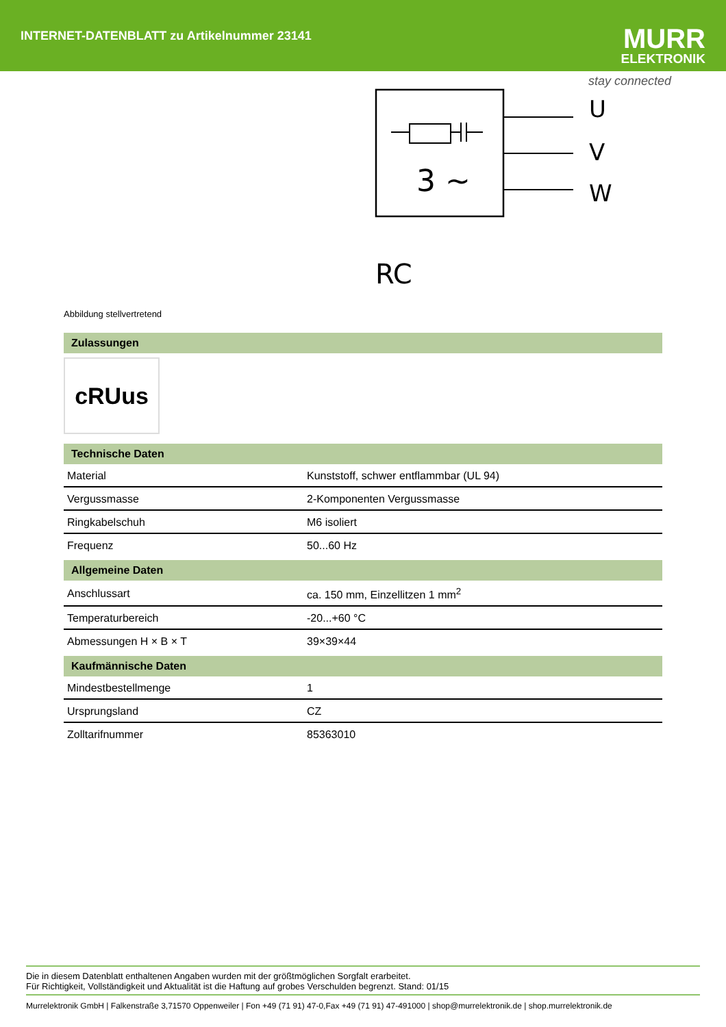INTERNET-DATENBLATT zu Artikelnummer 23141
MURR
ELEKTRONIK
stay connected
3 ~
U
V
W
RC
Abbildung stellvertretend
Zulassungen
cRUus
Technische Daten
| Material | Kunststoff, schwer entflammbar (UL 94) |
| Vergussmasse | 2-Komponenten Vergussmasse |
| Ringkabelschuh | M6 isoliert |
| Frequenz | 50...60 Hz |
Allgemeine Daten
| Anschlussart | ca. 150 mm, Einzellitzen 1 mm<sup>2</sup> |
| Temperaturbereich | -20...+60 °C |
| Abmessungen H × B × T | 39×39×44 |
Kaufmännische Daten
| Mindestbestellmenge | 1 |
| Ursprungsland | CZ |
| Zolltarifnummer | 85363010 |
Die in diesem Datenblatt enthaltenen Angaben wurden mit der größtmöglichen Sorgfalt erarbeitet.
Für Richtigkeit, Vollständigkeit und Aktualität ist die Haftung auf grobes Verschulden begrenzt. Stand: 01/15
Murrelektronik GmbH | Falkenstraße 3,71570 Oppenweiler | Fon +49 (71 91) 47-0,Fax +49 (71 91) 47-491000 | shop@murrelektronik.de | shop.murrelektronik.de